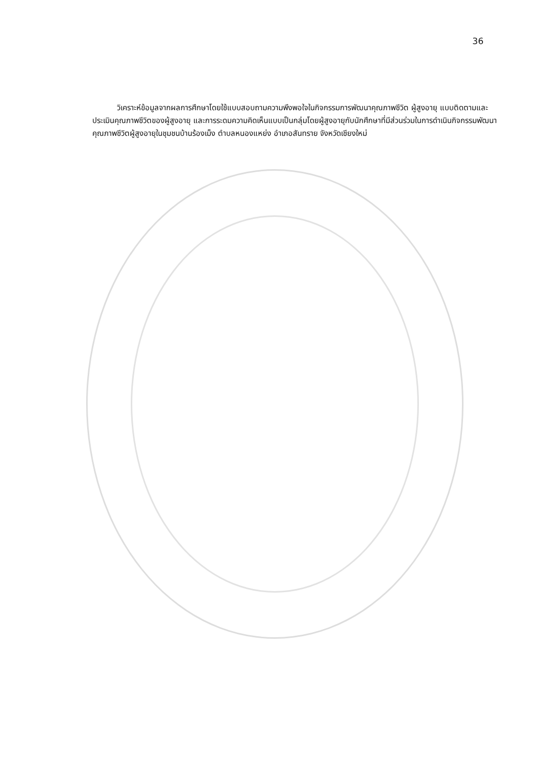36
วิเคราะห์ข้อมูลจากผลการศึกษาโดยใช้แบบสอบถามความพึงพอใจในกิจกรรมการพัฒนาคุณภาพชีวิต ผู้สูงอายุ แบบติดตามและประเมินคุณภาพชีวิตของผู้สูงอายุ และการระดมความคิดเห็นแบบเป็นกลุ่มโดยผู้สูงอายุกับนักศึกษาที่มีส่วนร่วมในการดำเนินกิจกรรมพัฒนาคุณภาพชีวิตผู้สูงอายุในชุมชนบ้านร้องเม็ง ตำบลหนองแหย่ง อำเภอสันทราย จังหวัดเชียงใหม่